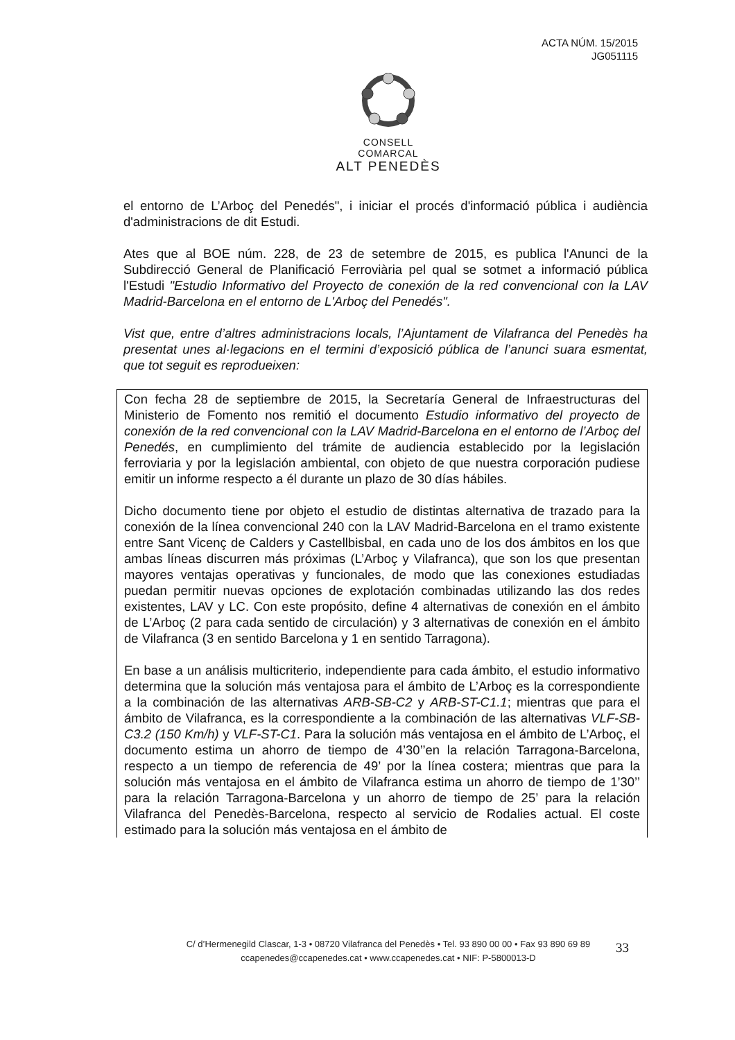ACTA NÚM. 15/2015
JG051115
CONSELL COMARCAL
ALT PENEDÈS
el entorno de L’Arboç del Penedés", i iniciar el procés d'informació pública i audiència d'administracions de dit Estudi.
Ates que al BOE núm. 228, de 23 de setembre de 2015, es publica l'Anunci de la Subdirecció General de Planificació Ferroviària pel qual se sotmet a informació pública l'Estudi "Estudio Informativo del Proyecto de conexión de la red convencional con la LAV Madrid-Barcelona en el entorno de L'Arboç del Penedés".
Vist que, entre d’altres administracions locals, l’Ajuntament de Vilafranca del Penedès ha presentat unes al·legacions en el termini d’exposició pública de l’anunci suara esmentat, que tot seguit es reprodueixen:
Con fecha 28 de septiembre de 2015, la Secretaría General de Infraestructuras del Ministerio de Fomento nos remitió el documento Estudio informativo del proyecto de conexión de la red convencional con la LAV Madrid-Barcelona en el entorno de l’Arboç del Penedés, en cumplimiento del trámite de audiencia establecido por la legislación ferroviaria y por la legislación ambiental, con objeto de que nuestra corporación pudiese emitir un informe respecto a él durante un plazo de 30 días hábiles.
Dicho documento tiene por objeto el estudio de distintas alternativa de trazado para la conexión de la línea convencional 240 con la LAV Madrid-Barcelona en el tramo existente entre Sant Vicenç de Calders y Castellbisbal, en cada uno de los dos ámbitos en los que ambas líneas discurren más próximas (L’Arboç y Vilafranca), que son los que presentan mayores ventajas operativas y funcionales, de modo que las conexiones estudiadas puedan permitir nuevas opciones de explotación combinadas utilizando las dos redes existentes, LAV y LC. Con este propósito, define 4 alternativas de conexión en el ámbito de L’Arboç (2 para cada sentido de circulación) y 3 alternativas de conexión en el ámbito de Vilafranca (3 en sentido Barcelona y 1 en sentido Tarragona).
En base a un análisis multicriterio, independiente para cada ámbito, el estudio informativo determina que la solución más ventajosa para el ámbito de L’Arboç es la correspondiente a la combinación de las alternativas ARB-SB-C2 y ARB-ST-C1.1; mientras que para el ámbito de Vilafranca, es la correspondiente a la combinación de las alternativas VLF-SB-C3.2 (150 Km/h) y VLF-ST-C1. Para la solución más ventajosa en el ámbito de L’Arboç, el documento estima un ahorro de tiempo de 4’30’’en la relación Tarragona-Barcelona, respecto a un tiempo de referencia de 49’ por la línea costera; mientras que para la solución más ventajosa en el ámbito de Vilafranca estima un ahorro de tiempo de 1’30’’ para la relación Tarragona-Barcelona y un ahorro de tiempo de 25’ para la relación Vilafranca del Penedès-Barcelona, respecto al servicio de Rodalies actual. El coste estimado para la solución más ventajosa en el ámbito de
C/ d’Hermenegild Clascar, 1-3 • 08720 Vilafranca del Penedès • Tel. 93 890 00 00 • Fax 93 890 69 89
ccapenedes@ccapenedes.cat • www.ccapenedes.cat • NIF: P-5800013-D
33